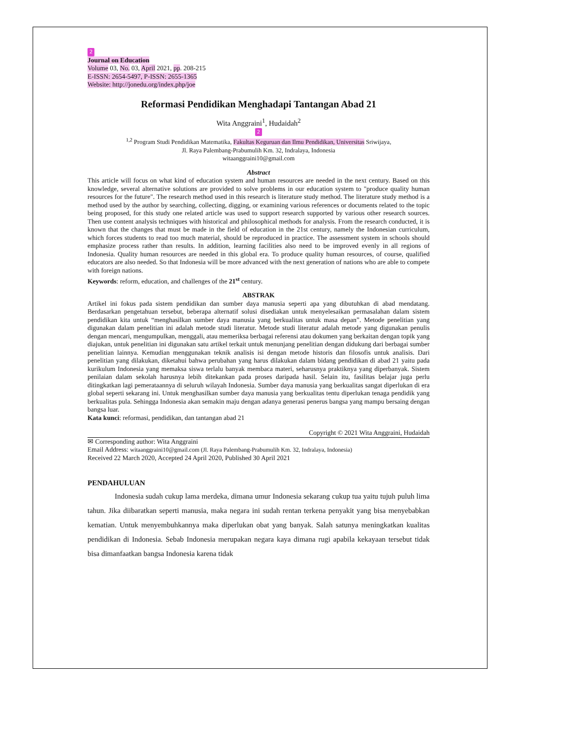2
Journal on Education
Volume 03, No. 03, April 2021, pp. 208-215
E-ISSN: 2654-5497, P-ISSN: 2655-1365
Website: http://jonedu.org/index.php/joe
Reformasi Pendidikan Menghadapi Tantangan Abad 21
Wita Anggraini<sup>1</sup>, Hudaidah<sup>2</sup>
2
<sup>1,2</sup> Program Studi Pendidikan Matematika, Fakultas Keguruan dan Ilmu Pendidikan, Universitas Sriwijaya,
Jl. Raya Palembang-Prabumulih Km. 32, Indralaya, Indonesia
witaanggraini10@gmail.com
Abstract
This article will focus on what kind of education system and human resources are needed in the next century. Based on this knowledge, several alternative solutions are provided to solve problems in our education system to "produce quality human resources for the future". The research method used in this research is literature study method. The literature study method is a method used by the author by searching, collecting, digging, or examining various references or documents related to the topic being proposed, for this study one related article was used to support research supported by various other research sources. Then use content analysis techniques with historical and philosophical methods for analysis. From the research conducted, it is known that the changes that must be made in the field of education in the 21st century, namely the Indonesian curriculum, which forces students to read too much material, should be reproduced in practice. The assessment system in schools should emphasize process rather than results. In addition, learning facilities also need to be improved evenly in all regions of Indonesia. Quality human resources are needed in this global era. To produce quality human resources, of course, qualified educators are also needed. So that Indonesia will be more advanced with the next generation of nations who are able to compete with foreign nations.
Keywords: reform, education, and challenges of the 21<sup>st</sup> century.
ABSTRAK
Artikel ini fokus pada sistem pendidikan dan sumber daya manusia seperti apa yang dibutuhkan di abad mendatang. Berdasarkan pengetahuan tersebut, beberapa alternatif solusi disediakan untuk menyelesaikan permasalahan dalam sistem pendidikan kita untuk “menghasilkan sumber daya manusia yang berkualitas untuk masa depan”. Metode penelitian yang digunakan dalam penelitian ini adalah metode studi literatur. Metode studi literatur adalah metode yang digunakan penulis dengan mencari, mengumpulkan, menggali, atau memeriksa berbagai referensi atau dokumen yang berkaitan dengan topik yang diajukan, untuk penelitian ini digunakan satu artikel terkait untuk menunjang penelitian dengan didukung dari berbagai sumber penelitian lainnya. Kemudian menggunakan teknik analisis isi dengan metode historis dan filosofis untuk analisis. Dari penelitian yang dilakukan, diketahui bahwa perubahan yang harus dilakukan dalam bidang pendidikan di abad 21 yaitu pada kurikulum Indonesia yang memaksa siswa terlalu banyak membaca materi, seharusnya praktiknya yang diperbanyak. Sistem penilaian dalam sekolah harusnya lebih ditekankan pada proses daripada hasil. Selain itu, fasilitas belajar juga perlu ditingkatkan lagi pemerataannya di seluruh wilayah Indonesia. Sumber daya manusia yang berkualitas sangat diperlukan di era global seperti sekarang ini. Untuk menghasilkan sumber daya manusia yang berkualitas tentu diperlukan tenaga pendidik yang berkualitas pula. Sehingga Indonesia akan semakin maju dengan adanya generasi penerus bangsa yang mampu bersaing dengan bangsa luar.
Kata kunci: reformasi, pendidikan, dan tantangan abad 21
Copyright © 2021 Wita Anggraini, Hudaidah
✉ Corresponding author: Wita Anggraini
Email Address: witaanggraini10@gmail.com (Jl. Raya Palembang-Prabumulih Km. 32, Indralaya, Indonesia)
Received 22 March 2020, Accepted 24 April 2020, Published 30 April 2021
PENDAHULUAN
Indonesia sudah cukup lama merdeka, dimana umur Indonesia sekarang cukup tua yaitu tujuh puluh lima tahun. Jika diibaratkan seperti manusia, maka negara ini sudah rentan terkena penyakit yang bisa menyebabkan kematian. Untuk menyembuhkannya maka diperlukan obat yang banyak. Salah satunya meningkatkan kualitas pendidikan di Indonesia. Sebab Indonesia merupakan negara kaya dimana rugi apabila kekayaan tersebut tidak bisa dimanfaatkan bangsa Indonesia karena tidak